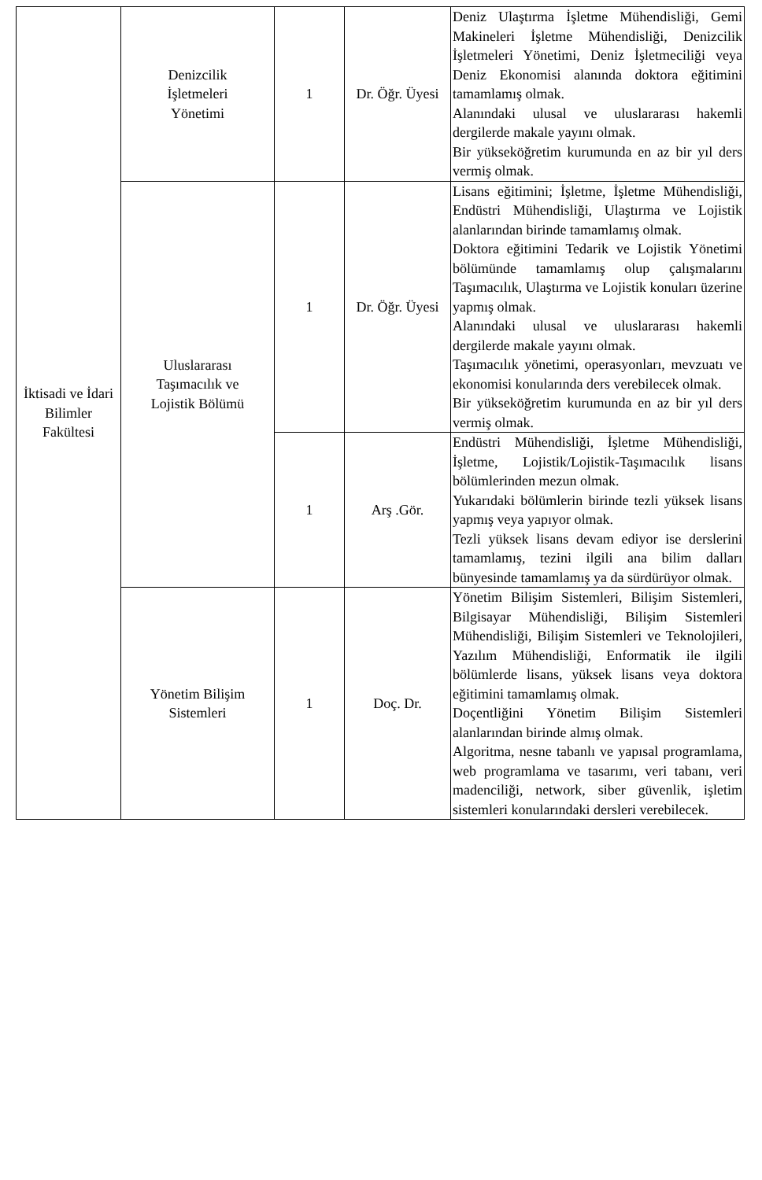| İktisadi ve İdari Bilimler Fakültesi | Denizcilik İşletmeleri Yönetimi | 1 | Dr. Öğr. Üyesi | Deniz Ulaştırma İşletme Mühendisliği, Gemi Makineleri İşletme Mühendisliği, Denizcilik İşletmeleri Yönetimi, Deniz İşletmeciliği veya Deniz Ekonomisi alanında doktora eğitimini tamamlamış olmak. Alanındaki ulusal ve uluslararası hakemli dergilerde makale yayını olmak. Bir yükseköğretim kurumunda en az bir yıl ders vermiş olmak. |
| | Uluslararası Taşımacılık ve Lojistik Bölümü | 1 | Dr. Öğr. Üyesi | Lisans eğitimini; İşletme, İşletme Mühendisliği, Endüstri Mühendisliği, Ulaştırma ve Lojistik alanlarından birinde tamamlamış olmak. Doktora eğitimini Tedarik ve Lojistik Yönetimi bölümünde tamamlamış olup çalışmalarını Taşımacılık, Ulaştırma ve Lojistik konuları üzerine yapmış olmak. Alanındaki ulusal ve uluslararası hakemli dergilerde makale yayını olmak. Taşımacılık yönetimi, operasyonları, mevzuatı ve ekonomisi konularında ders verebilecek olmak. Bir yükseköğretim kurumunda en az bir yıl ders vermiş olmak. |
| | | 1 | Arş .Gör. | Endüstri Mühendisliği, İşletme Mühendisliği, İşletme, Lojistik/Lojistik-Taşımacılık lisans bölümlerinden mezun olmak. Yukarıdaki bölümlerin birinde tezli yüksek lisans yapmış veya yapıyor olmak. Tezli yüksek lisans devam ediyor ise derslerini tamamlamış, tezini ilgili ana bilim dalları bünyesinde tamamlamış ya da sürdürüyor olmak. |
| | Yönetim Bilişim Sistemleri | 1 | Doç. Dr. | Yönetim Bilişim Sistemleri, Bilişim Sistemleri, Bilgisayar Mühendisliği, Bilişim Sistemleri Mühendisliği, Bilişim Sistemleri ve Teknolojileri, Yazılım Mühendisliği, Enformatik ile ilgili bölümlerde lisans, yüksek lisans veya doktora eğitimini tamamlamış olmak. Doçentliğini Yönetim Bilişim Sistemleri alanlarından birinde almış olmak. Algoritma, nesne tabanlı ve yapısal programlama, web programlama ve tasarımı, veri tabanı, veri madenciliği, network, siber güvenlik, işletim sistemleri konularındaki dersleri verebilecek. |